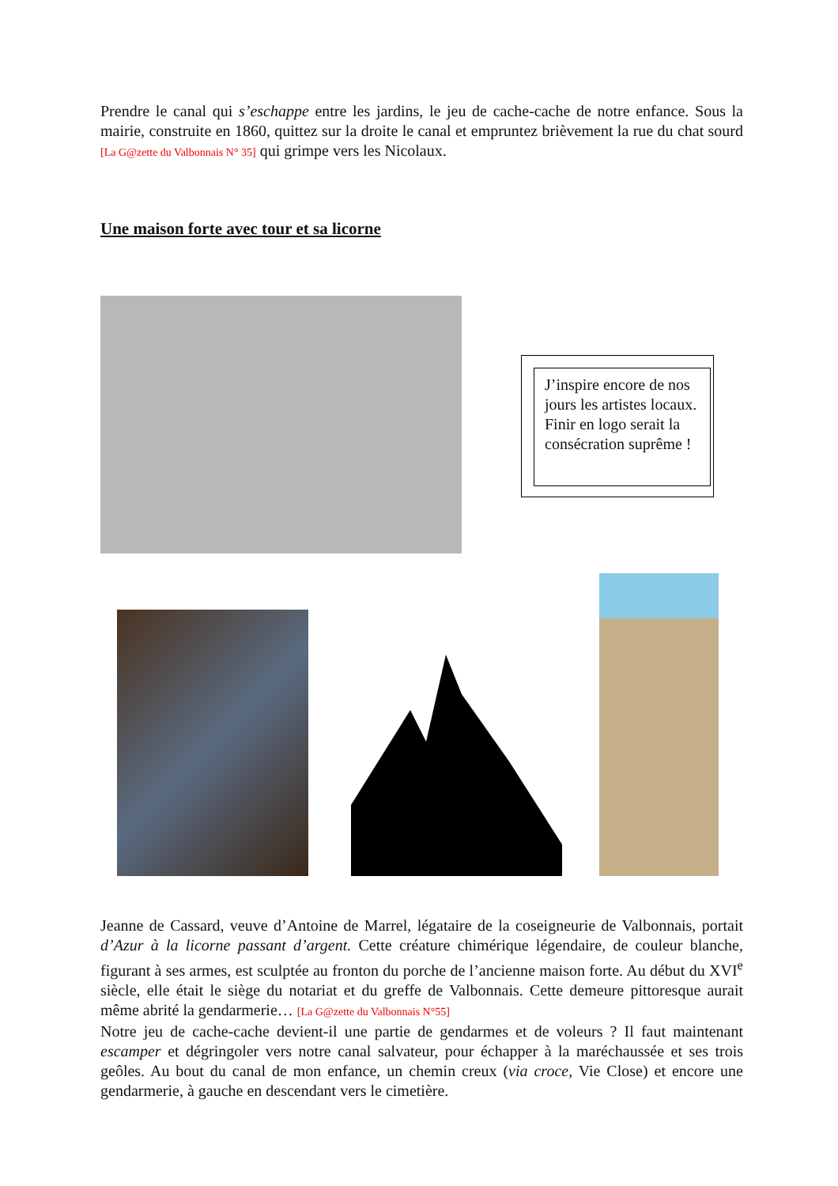Prendre le canal qui s’eschappe entre les jardins, le jeu de cache-cache de notre enfance. Sous la mairie, construite en 1860, quittez sur la droite le canal et empruntez brièvement la rue du chat sourd [La G@zette du Valbonnais N° 35] qui grimpe vers les Nicolaux.
Une maison forte avec tour et sa licorne
J’inspire encore de nos jours les artistes locaux. Finir en logo serait la consécration suprême !
Jeanne de Cassard, veuve d’Antoine de Marrel, légataire de la coseigneurie de Valbonnais, portait d’Azur à la licorne passant d’argent. Cette créature chimérique légendaire, de couleur blanche, figurant à ses armes, est sculptée au fronton du porche de l’ancienne maison forte. Au début du XVI<sup>e</sup> siècle, elle était le siège du notariat et du greffe de Valbonnais. Cette demeure pittoresque aurait même abrité la gendarmerie… [La G@zette du Valbonnais N°55]
Notre jeu de cache-cache devient-il une partie de gendarmes et de voleurs ? Il faut maintenant escamper et dégringoler vers notre canal salvateur, pour échapper à la maréchaussée et ses trois geôles. Au bout du canal de mon enfance, un chemin creux (via croce, Vie Close) et encore une gendarmerie, à gauche en descendant vers le cimetière.